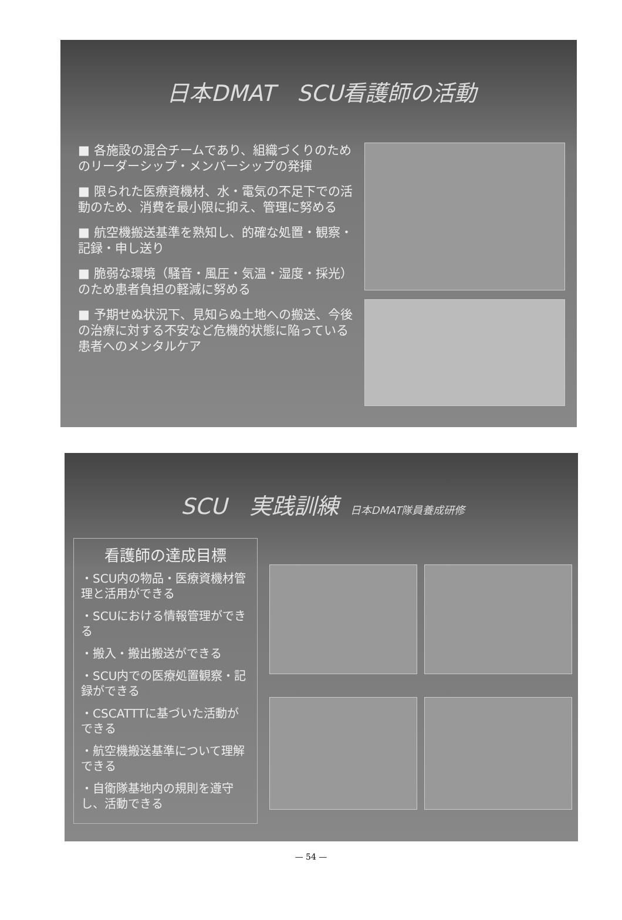日本DMAT　SCU看護師の活動
■ 各施設の混合チームであり、組織づくりのためのリーダーシップ・メンバーシップの発揮
■ 限られた医療資機材、水・電気の不足下での活動のため、消費を最小限に抑え、管理に努める
■ 航空機搬送基準を熟知し、的確な処置・観察・記録・申し送り
■ 脆弱な環境（騒音・風圧・気温・湿度・採光）のため患者負担の軽減に努める
■ 予期せぬ状況下、見知らぬ土地への搬送、今後の治療に対する不安など危機的状態に陥っている患者へのメンタルケア
SCU　実践訓練 日本DMAT隊員養成研修
看護師の達成目標
・SCU内の物品・医療資機材管理と活用ができる
・SCUにおける情報管理ができる
・搬入・搬出搬送ができる
・SCU内での医療処置観察・記録ができる
・CSCATTTに基づいた活動ができる
・航空機搬送基準について理解できる
・自衛隊基地内の規則を遵守し、活動できる
— 54 —